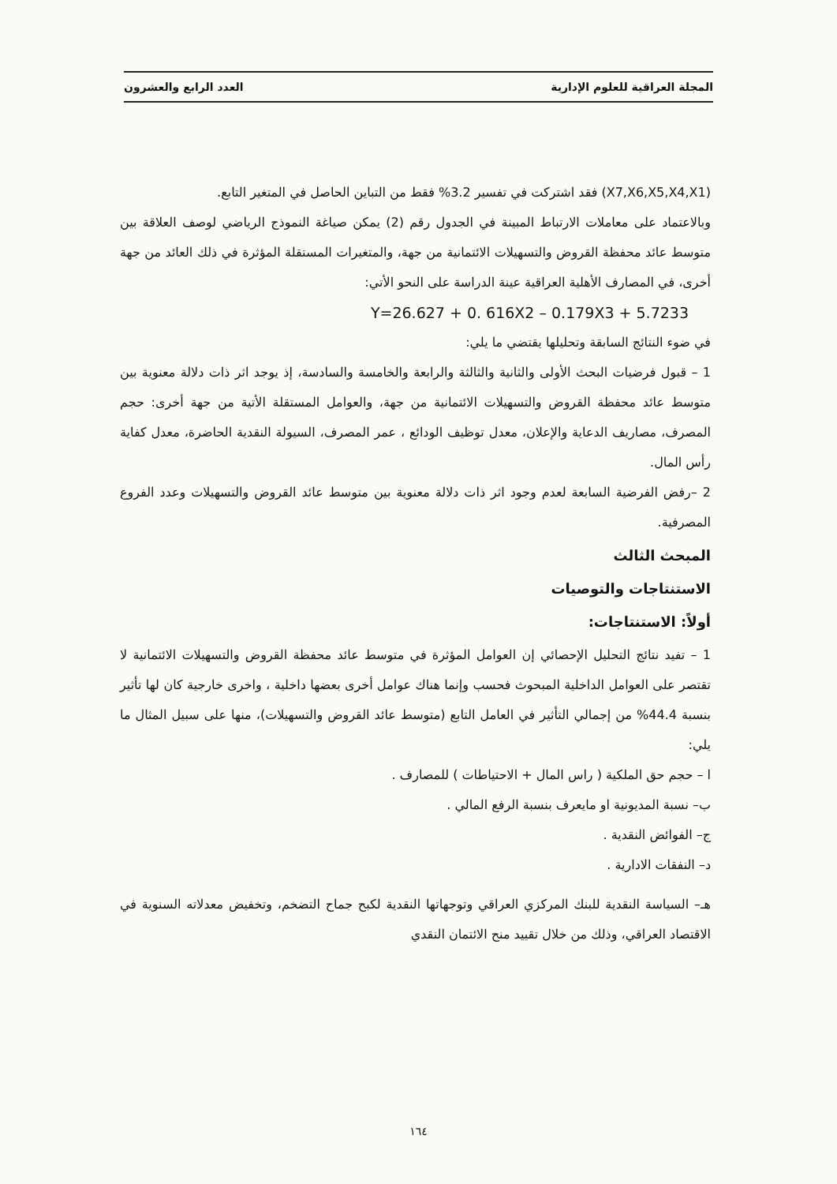المجلة العراقية للعلوم الإدارية العدد الرابع والعشرون
(X7,X6,X5,X4,X1) فقد اشتركت في تفسير 3.2% فقط من التباين الحاصل في المتغير التابع.
وبالاعتماد على معاملات الارتباط المبينة في الجدول رقم (2) يمكن صياغة النموذج الرياضي لوصف العلاقة بين متوسط عائد محفظة القروض والتسهيلات الائتمانية من جهة، والمتغيرات المستقلة المؤثرة في ذلك العائد من جهة أخرى، في المصارف الأهلية العراقية عينة الدراسة على النحو الأتي:
Y=26.627 + 0. 616X2 – 0.179X3 + 5.7233
في ضوء النتائج السابقة وتحليلها يقتضي ما يلي:
1 – قبول فرضيات البحث الأولى والثانية والثالثة والرابعة والخامسة والسادسة، إذ يوجد اثر ذات دلالة معنوية بين متوسط عائد محفظة القروض والتسهيلات الائتمانية من جهة، والعوامل المستقلة الأتية من جهة أخرى: حجم المصرف، مصاريف الدعاية والإعلان، معدل توظيف الودائع ، عمر المصرف، السيولة النقدية الحاضرة، معدل كفاية رأس المال.
2 –رفض الفرضية السابعة لعدم وجود اثر ذات دلالة معنوية بين متوسط عائد القروض والتسهيلات وعدد الفروع المصرفية.
المبحث الثالث
الاستنتاجات والتوصيات
أولاً: الاستنتاجات:
1 – تفيد نتائج التحليل الإحصائي إن العوامل المؤثرة في متوسط عائد محفظة القروض والتسهيلات الائتمانية لا تقتصر على العوامل الداخلية المبحوث فحسب وإنما هناك عوامل أخرى بعضها داخلية ، واخرى خارجية كان لها تأثير بنسبة 44.4% من إجمالي التأثير في العامل التابع (متوسط عائد القروض والتسهيلات)، منها على سبيل المثال ما يلي:
ا – حجم حق الملكية ( راس المال + الاحتياطات ) للمصارف .
ب– نسبة المديونية او مايعرف بنسبة الرفع المالي .
ج– الفوائض النقدية .
د– النفقات الادارية .
هـ– السياسة النقدية للبنك المركزي العراقي وتوجهاتها النقدية لكبح جماح التضخم، وتخفيض معدلاته السنوية في الاقتصاد العراقي، وذلك من خلال تقييد منح الائتمان النقدي
١٦٤